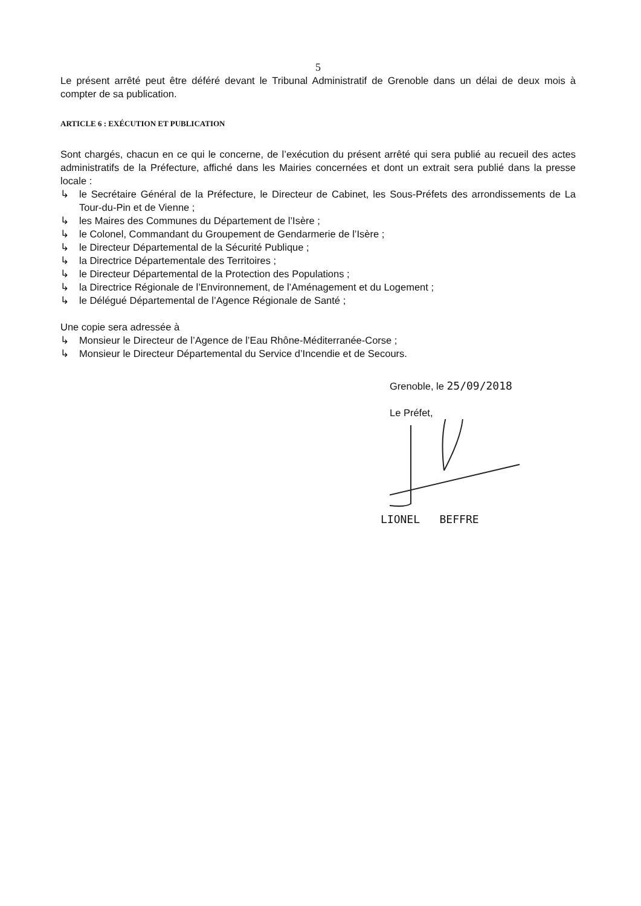5
Le présent arrêté peut être déféré devant le Tribunal Administratif de Grenoble dans un délai de deux mois à compter de sa publication.
ARTICLE 6 : EXÉCUTION ET PUBLICATION
Sont chargés, chacun en ce qui le concerne, de l’exécution du présent arrêté qui sera publié au recueil des actes administratifs de la Préfecture, affiché dans les Mairies concernées et dont un extrait sera publié dans la presse locale :
↳ le Secrétaire Général de la Préfecture, le Directeur de Cabinet, les Sous-Préfets des arrondissements de La Tour-du-Pin et de Vienne ;
↳ les Maires des Communes du Département de l’Isère ;
↳ le Colonel, Commandant du Groupement de Gendarmerie de l’Isère ;
↳ le Directeur Départemental de la Sécurité Publique ;
↳ la Directrice Départementale des Territoires ;
↳ le Directeur Départemental de la Protection des Populations ;
↳ la Directrice Régionale de l’Environnement, de l’Aménagement et du Logement ;
↳ le Délégué Départemental de l’Agence Régionale de Santé ;
Une copie sera adressée à
↳ Monsieur le Directeur de l’Agence de l’Eau Rhône-Méditerranée-Corse ;
↳ Monsieur le Directeur Départemental du Service d’Incendie et de Secours.
Grenoble, le 25/09/2018
Le Préfet,
LIONEL BEFFRE